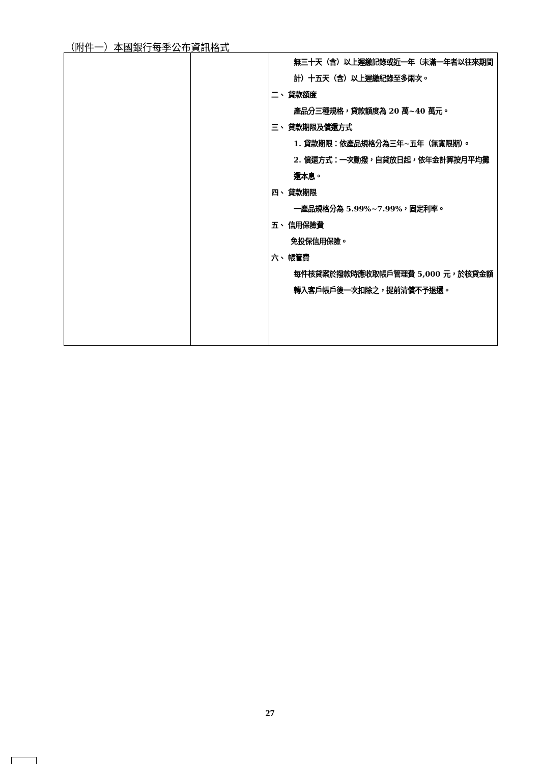（附件一）本國銀行每季公布資訊格式
| | | 無三十天（含）以上遲繳記錄或近一年（未滿一年者以往來期間計）十五天（含）以上遲繳紀錄至多兩次。 二、 貸款額度 產品分三種規格，貸款額度為 20 萬~40 萬元。 三、 貸款期限及償還方式 1. 貸款期限：依產品規格分為三年~五年（無寬限期）。 2. 償還方式：一次動撥，自貸放日起，依年金計算按月平均攤還本息。 四、 貸款期限 一產品規格分為 5.99%~7.99%，固定利率。 五、 信用保險費 免投保信用保險。 六、 帳管費 每件核貸案於撥款時應收取帳戶管理費 5,000 元，於核貸金額轉入客戶帳戶後一次扣除之，提前清償不予退還。 |
27